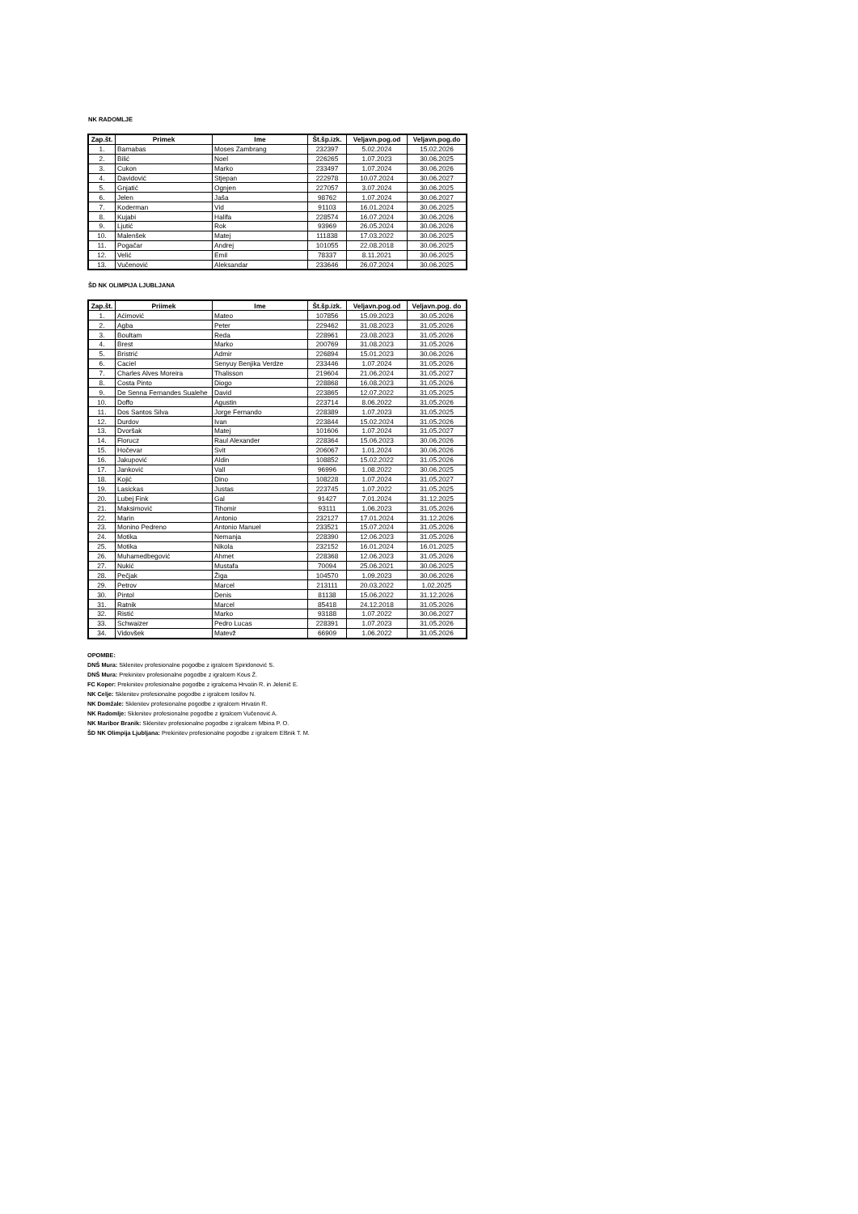NK RADOMLJE
| Zap.št. | Primek | Ime | Št.šp.izk. | Veljavn.pog.od | Veljavn.pog.do |
| --- | --- | --- | --- | --- | --- |
| 1. | Barnabas | Moses Zambrang | 232397 | 5.02.2024 | 15.02.2026 |
| 2. | Bilić | Noel | 226265 | 1.07.2023 | 30.06.2025 |
| 3. | Cukon | Marko | 233497 | 1.07.2024 | 30.06.2026 |
| 4. | Davidović | Stjepan | 222978 | 10.07.2024 | 30.06.2027 |
| 5. | Gnjatić | Ognjen | 227057 | 3.07.2024 | 30.06.2025 |
| 6. | Jelen | Jaša | 98762 | 1.07.2024 | 30.06.2027 |
| 7. | Koderman | Vid | 91103 | 16.01.2024 | 30.06.2025 |
| 8. | Kujabi | Halifa | 228574 | 16.07.2024 | 30.06.2026 |
| 9. | Ljutić | Rok | 93969 | 26.05.2024 | 30.06.2026 |
| 10. | Malenšek | Matej | 111838 | 17.03.2022 | 30.06.2025 |
| 11. | Pogačar | Andrej | 101055 | 22.08.2018 | 30.06.2025 |
| 12. | Velić | Emil | 78337 | 8.11.2021 | 30.06.2025 |
| 13. | Vučenović | Aleksandar | 233646 | 26.07.2024 | 30.06.2025 |
ŠD NK OLIMPIJA LJUBLJANA
| Zap.št. | Priimek | Ime | Št.šp.izk. | Veljavn.pog.od | Veljavn.pog. do |
| --- | --- | --- | --- | --- | --- |
| 1. | Aćimović | Mateo | 107856 | 15.09.2023 | 30.05.2026 |
| 2. | Agba | Peter | 229462 | 31.08.2023 | 31.05.2026 |
| 3. | Boultam | Reda | 228961 | 23.08.2023 | 31.05.2026 |
| 4. | Brest | Marko | 200769 | 31.08.2023 | 31.05.2026 |
| 5. | Bristrić | Admir | 226894 | 15.01.2023 | 30.06.2026 |
| 6. | Caciel | Senyuy Benjika Verdze | 233446 | 1.07.2024 | 31.05.2026 |
| 7. | Charles Alves Moreira | Thalisson | 219604 | 21.06.2024 | 31.05.2027 |
| 8. | Costa Pinto | Diogo | 228868 | 16.08.2023 | 31.05.2026 |
| 9. | De Senna Fernandes Sualehe | David | 223865 | 12.07.2022 | 31.05.2025 |
| 10. | Doffo | Agustin | 223714 | 8.06.2022 | 31.05.2026 |
| 11. | Dos Santos Silva | Jorge Fernando | 228389 | 1.07.2023 | 31.05.2025 |
| 12. | Durdov | Ivan | 223844 | 15.02.2024 | 31.05.2026 |
| 13. | Dvoršak | Matej | 101606 | 1.07.2024 | 31.05.2027 |
| 14. | Florucz | Raul Alexander | 228364 | 15.06.2023 | 30.06.2026 |
| 15. | Hočevar | Svit | 206067 | 1.01.2024 | 30.06.2026 |
| 16. | Jakupović | Aldin | 108852 | 15.02.2022 | 31.05.2026 |
| 17. | Janković | Vall | 96996 | 1.08.2022 | 30.06.2025 |
| 18. | Kojić | Dino | 108228 | 1.07.2024 | 31.05.2027 |
| 19. | Lasickas | Justas | 223745 | 1.07.2022 | 31.05.2025 |
| 20. | Lubej Fink | Gal | 91427 | 7.01.2024 | 31.12.2025 |
| 21. | Maksimović | Tihomir | 93111 | 1.06.2023 | 31.05.2026 |
| 22. | Marin | Antonio | 232127 | 17.01.2024 | 31.12.2026 |
| 23. | Monino Pedreno | Antonio Manuel | 233521 | 15.07.2024 | 31.05.2026 |
| 24. | Motika | Nemanja | 228390 | 12.06.2023 | 31.05.2026 |
| 25. | Motika | Nikola | 232152 | 16.01.2024 | 16.01.2025 |
| 26. | Muhamedbegović | Ahmet | 228368 | 12.06.2023 | 31.05.2026 |
| 27. | Nukić | Mustafa | 70094 | 25.06.2021 | 30.06.2025 |
| 28. | Pečjak | Žiga | 104570 | 1.09.2023 | 30.06.2026 |
| 29. | Petrov | Marcel | 213111 | 20.03.2022 | 1.02.2025 |
| 30. | Pintol | Denis | 81138 | 15.06.2022 | 31.12.2026 |
| 31. | Ratnik | Marcel | 85418 | 24.12.2018 | 31.05.2026 |
| 32. | Ristić | Marko | 93188 | 1.07.2022 | 30.06.2027 |
| 33. | Schwaizer | Pedro Lucas | 228391 | 1.07.2023 | 31.05.2026 |
| 34. | Vidovšek | Matevž | 66909 | 1.06.2022 | 31.05.2026 |
OPOMBE:
DNŠ Mura: Sklenitev profesionalne pogodbe z igralcem Spiridonović S.
DNŠ Mura: Prekinitev profesionalne pogodbe z igralcem Kous Ž.
FC Koper: Prekinitev profesionalne pogodbe z igralcema Hrvatin R. in Jelenič E.
NK Celje: Sklenitev profesionalne pogodbe z igralcem Iosifov N.
NK Domžale: Sklenitev profesionalne pogodbe z igralcem Hrvatin R.
NK Radomlje: Sklenitev profesionalne pogodbe z igralcem Vučenović A.
NK Maribor Branik: Sklenitev profesionalne pogodbe z igralcem Mbina P. O.
ŠD NK Olimpija Ljubljana: Prekinitev profesionalne pogodbe z igralcem Elšnik T. M.